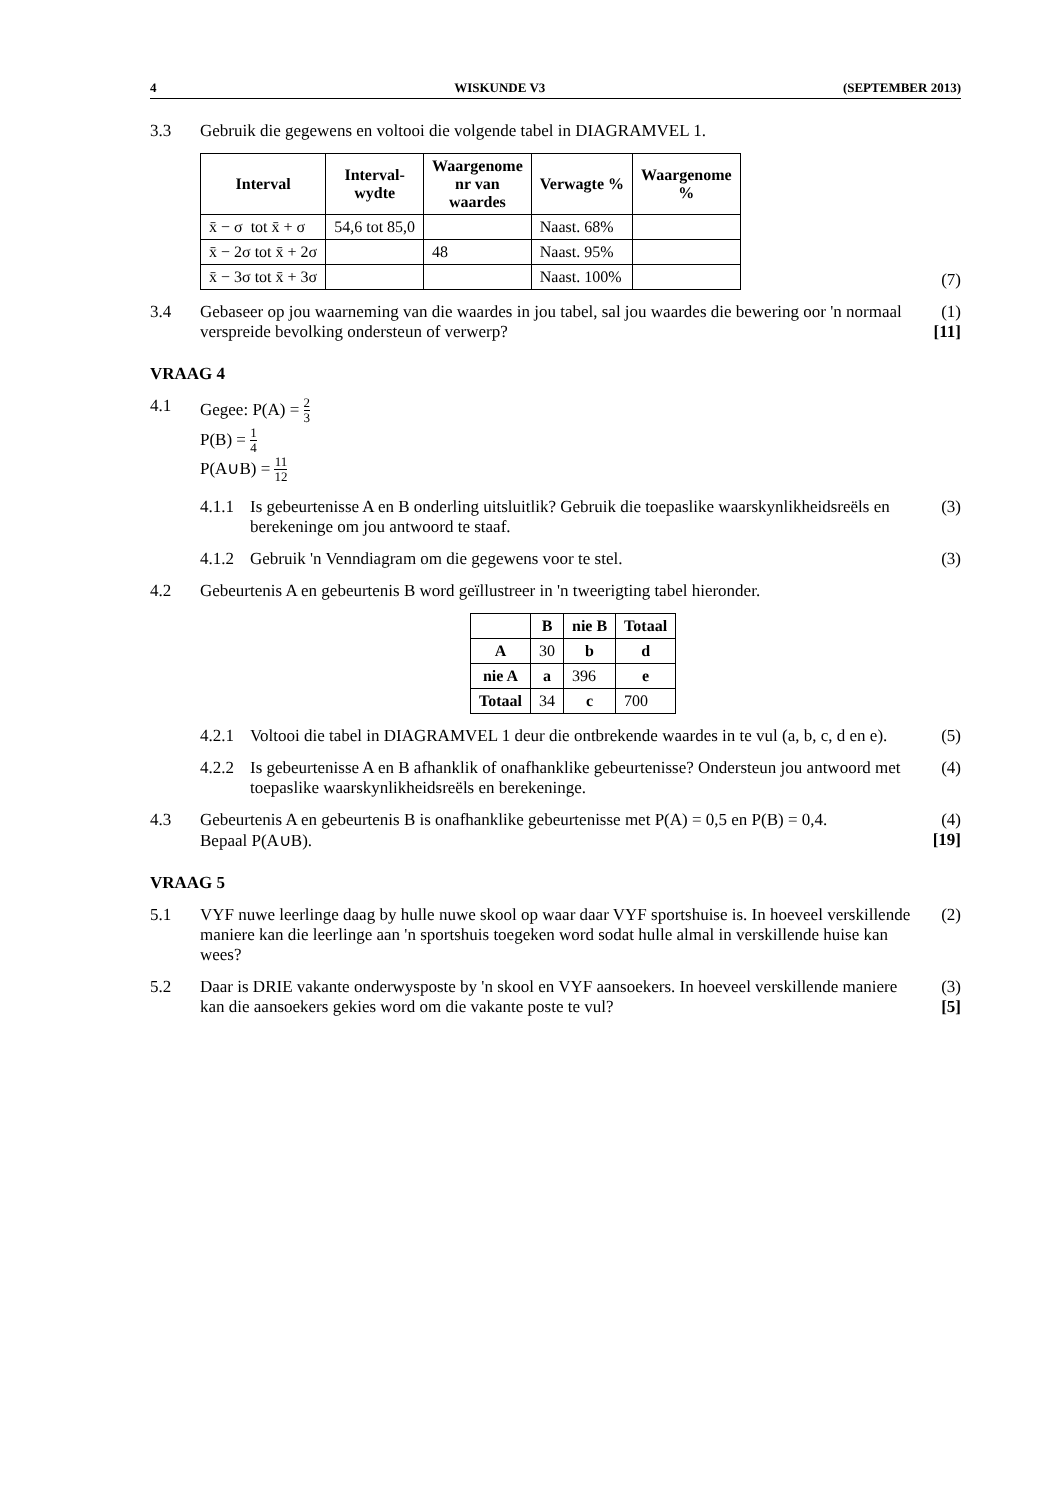4 WISKUNDE V3 (SEPTEMBER 2013)
3.3 Gebruik die gegewens en voltooi die volgende tabel in DIAGRAMVEL 1.
| Interval | Interval- wydte | Waargenome nr van waardes | Verwagte % | Waargenome % |
| --- | --- | --- | --- | --- |
| x̄ − σ tot x̄ + σ | 54,6 tot 85,0 | | Naast. 68% | |
| x̄ − 2σ tot x̄ + 2σ | | 48 | Naast. 95% | |
| x̄ − 3σ tot x̄ + 3σ | | | Naast. 100% | |
(7)
3.4 Gebaseer op jou waarneming van die waardes in jou tabel, sal jou waardes die bewering oor 'n normaal verspreide bevolking ondersteun of verwerp?
(1)
[11]
VRAAG 4
4.1 Gegee: P(A) = 2 3
P(B) = 1 4
P(A∪B) = 11 12
4.1.1
Is gebeurtenisse A en B onderling uitsluitlik? Gebruik die toepaslike waarskynlikheidsreëls en berekeninge om jou antwoord te staaf.
(3)
4.1.2
Gebruik 'n Venndiagram om die gegewens voor te stel.
(3)
4.2 Gebeurtenis A en gebeurtenis B word geïllustreer in 'n tweerigting tabel hieronder.
| | B | nie B | Totaal |
| --- | --- | --- | --- |
| A | 30 | b | d |
| nie A | a | 396 | e |
| Totaal | 34 | c | 700 |
4.2.1
Voltooi die tabel in DIAGRAMVEL 1 deur die ontbrekende waardes in te vul (a, b, c, d en e).
(5)
4.2.2
Is gebeurtenisse A en B afhanklik of onafhanklike gebeurtenisse? Ondersteun jou antwoord met toepaslike waarskynlikheidsreëls en berekeninge.
(4)
4.3 Gebeurtenis A en gebeurtenis B is onafhanklike gebeurtenisse met P(A) = 0,5 en P(B) = 0,4.
Bepaal P(A∪B).
(4)
[19]
VRAAG 5
5.1 VYF nuwe leerlinge daag by hulle nuwe skool op waar daar VYF sportshuise is. In hoeveel verskillende maniere kan die leerlinge aan 'n sportshuis toegeken word sodat hulle almal in verskillende huise kan wees?
(2)
5.2 Daar is DRIE vakante onderwysposte by 'n skool en VYF aansoekers. In hoeveel verskillende maniere kan die aansoekers gekies word om die vakante poste te vul?
(3)
[5]